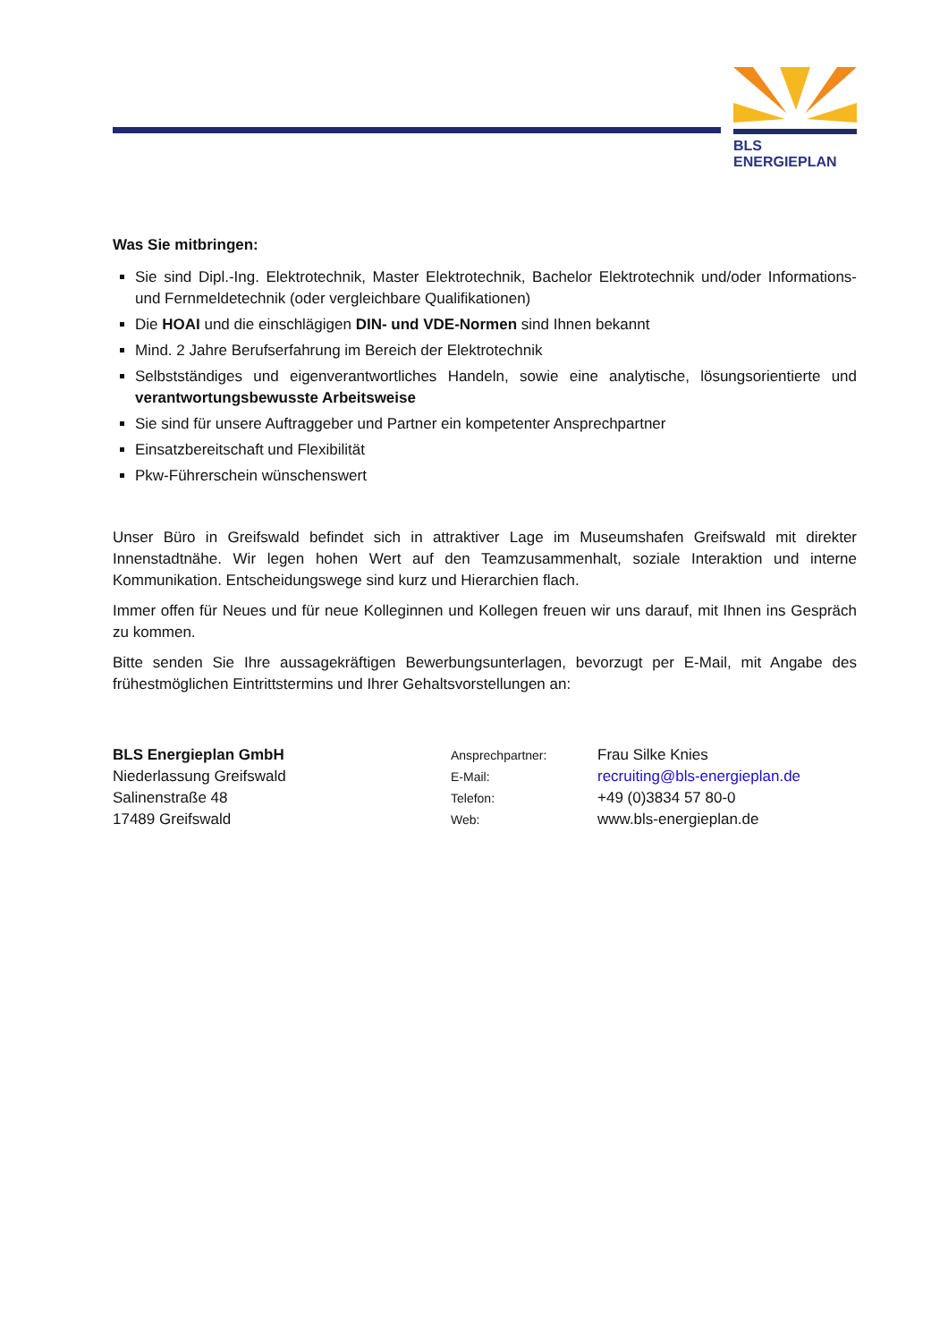BLS ENERGIEPLAN
Was Sie mitbringen:
Sie sind Dipl.-Ing. Elektrotechnik, Master Elektrotechnik, Bachelor Elektrotechnik und/oder Informations- und Fernmeldetechnik (oder vergleichbare Qualifikationen)
Die HOAI und die einschlägigen DIN- und VDE-Normen sind Ihnen bekannt
Mind. 2 Jahre Berufserfahrung im Bereich der Elektrotechnik
Selbstständiges und eigenverantwortliches Handeln, sowie eine analytische, lösungsorientierte und verantwortungsbewusste Arbeitsweise
Sie sind für unsere Auftraggeber und Partner ein kompetenter Ansprechpartner
Einsatzbereitschaft und Flexibilität
Pkw-Führerschein wünschenswert
Unser Büro in Greifswald befindet sich in attraktiver Lage im Museumshafen Greifswald mit direkter Innenstadtnähe. Wir legen hohen Wert auf den Teamzusammenhalt, soziale Interaktion und interne Kommunikation. Entscheidungswege sind kurz und Hierarchien flach.
Immer offen für Neues und für neue Kolleginnen und Kollegen freuen wir uns darauf, mit Ihnen ins Gespräch zu kommen.
Bitte senden Sie Ihre aussagekräftigen Bewerbungsunterlagen, bevorzugt per E-Mail, mit Angabe des frühestmöglichen Eintrittstermins und Ihrer Gehaltsvorstellungen an:
BLS Energieplan GmbH
Niederlassung Greifswald
Salinenstraße 48
17489 Greifswald
Ansprechpartner:
E-Mail:
Telefon:
Web:
Frau Silke Knies
recruiting@bls-energieplan.de
+49 (0)3834 57 80-0
www.bls-energieplan.de